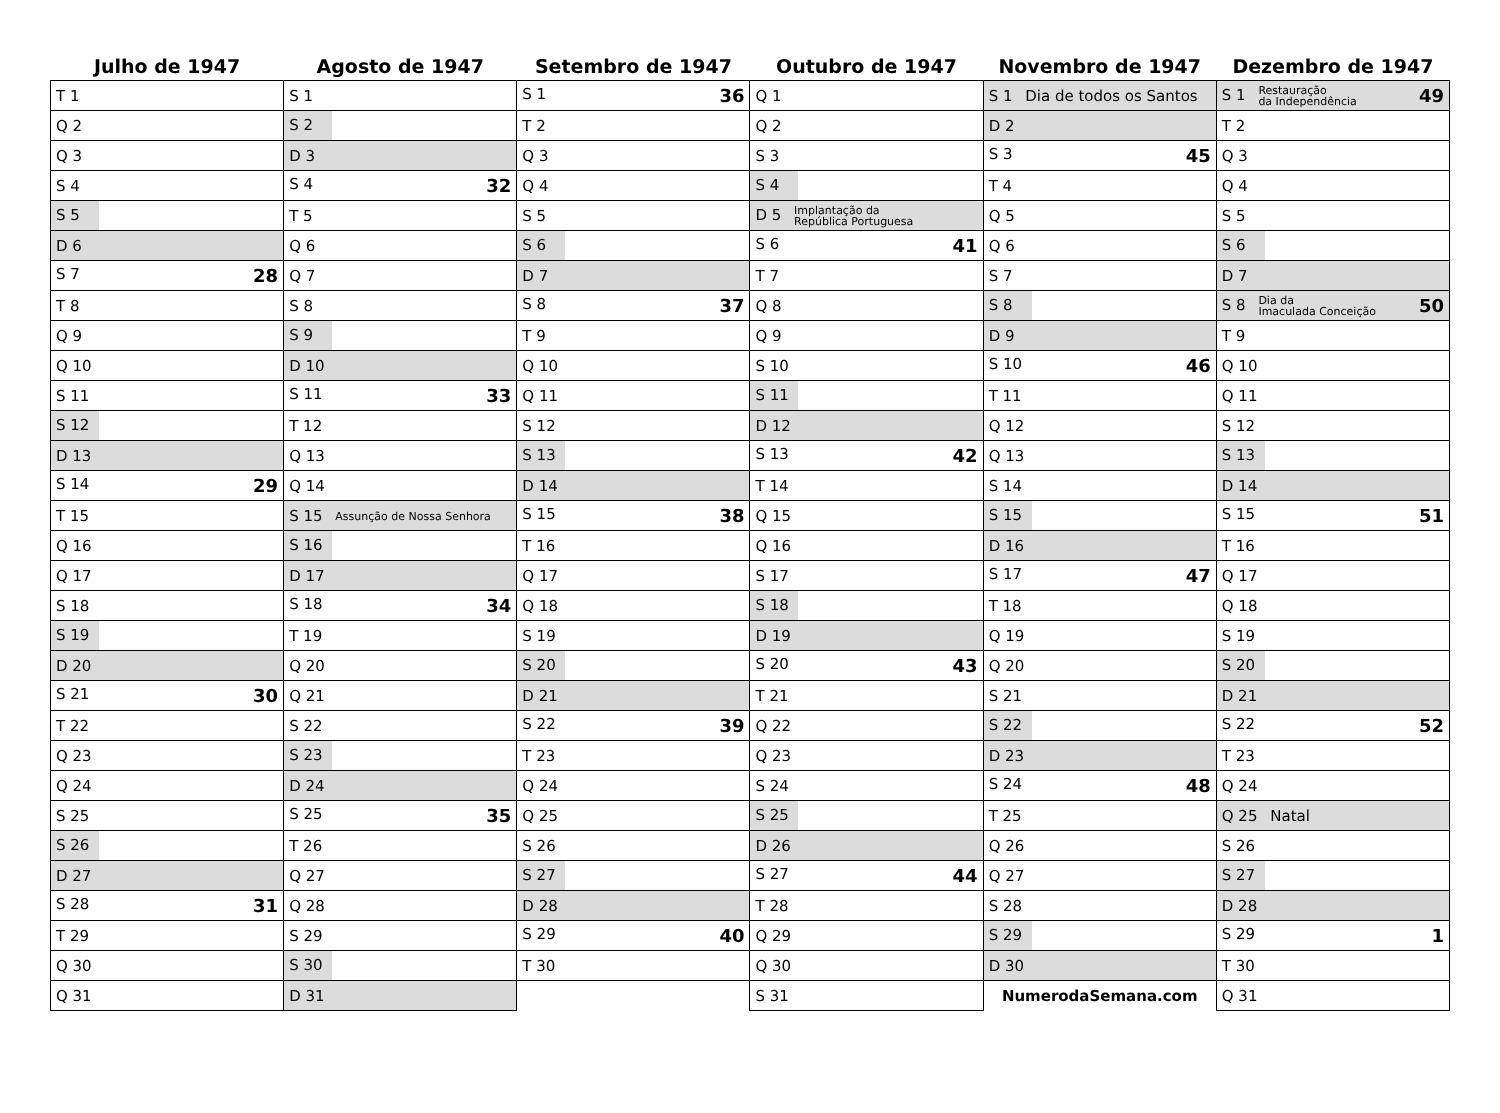| Julho de 1947 | Agosto de 1947 | Setembro de 1947 | Outubro de 1947 | Novembro de 1947 | Dezembro de 1947 |
| --- | --- | --- | --- | --- | --- |
| T 1 | S 1 | S 1 36 | Q 1 | S 1 Dia de todos os Santos | S 1 Restauração da Independência 49 |
| Q 2 | S 2 | T 2 | Q 2 | D 2 | T 2 |
| Q 3 | D 3 | Q 3 | S 3 | S 3 45 | Q 3 |
| S 4 | S 4 32 | Q 4 | S 4 | T 4 | Q 4 |
| S 5 | T 5 | S 5 | D 5 Implantação da República Portuguesa | Q 5 | S 5 |
| D 6 | Q 6 | S 6 | S 6 41 | Q 6 | S 6 |
| S 7 28 | Q 7 | D 7 | T 7 | S 7 | D 7 |
| T 8 | S 8 | S 8 37 | Q 8 | S 8 | S 8 Dia da Imaculada Conceição 50 |
| Q 9 | S 9 | T 9 | Q 9 | D 9 | T 9 |
| Q 10 | D 10 | Q 10 | S 10 | S 10 46 | Q 10 |
| S 11 | S 11 33 | Q 11 | S 11 | T 11 | Q 11 |
| S 12 | T 12 | S 12 | D 12 | Q 12 | S 12 |
| D 13 | Q 13 | S 13 | S 13 42 | Q 13 | S 13 |
| S 14 29 | Q 14 | D 14 | T 14 | S 14 | D 14 |
| T 15 | S 15 Assunção de Nossa Senhora | S 15 38 | Q 15 | S 15 | S 15 51 |
| Q 16 | S 16 | T 16 | Q 16 | D 16 | T 16 |
| Q 17 | D 17 | Q 17 | S 17 | S 17 47 | Q 17 |
| S 18 | S 18 34 | Q 18 | S 18 | T 18 | Q 18 |
| S 19 | T 19 | S 19 | D 19 | Q 19 | S 19 |
| D 20 | Q 20 | S 20 | S 20 43 | Q 20 | S 20 |
| S 21 30 | Q 21 | D 21 | T 21 | S 21 | D 21 |
| T 22 | S 22 | S 22 39 | Q 22 | S 22 | S 22 52 |
| Q 23 | S 23 | T 23 | Q 23 | D 23 | T 23 |
| Q 24 | D 24 | Q 24 | S 24 | S 24 48 | Q 24 |
| S 25 | S 25 35 | Q 25 | S 25 | T 25 | Q 25 Natal |
| S 26 | T 26 | S 26 | D 26 | Q 26 | S 26 |
| D 27 | Q 27 | S 27 | S 27 44 | Q 27 | S 27 |
| S 28 31 | Q 28 | D 28 | T 28 | S 28 | D 28 |
| T 29 | S 29 | S 29 40 | Q 29 | S 29 | S 29 1 |
| Q 30 | S 30 | T 30 | Q 30 | D 30 | T 30 |
| Q 31 | D 31 | | S 31 | NumerodaSemana.com | Q 31 |